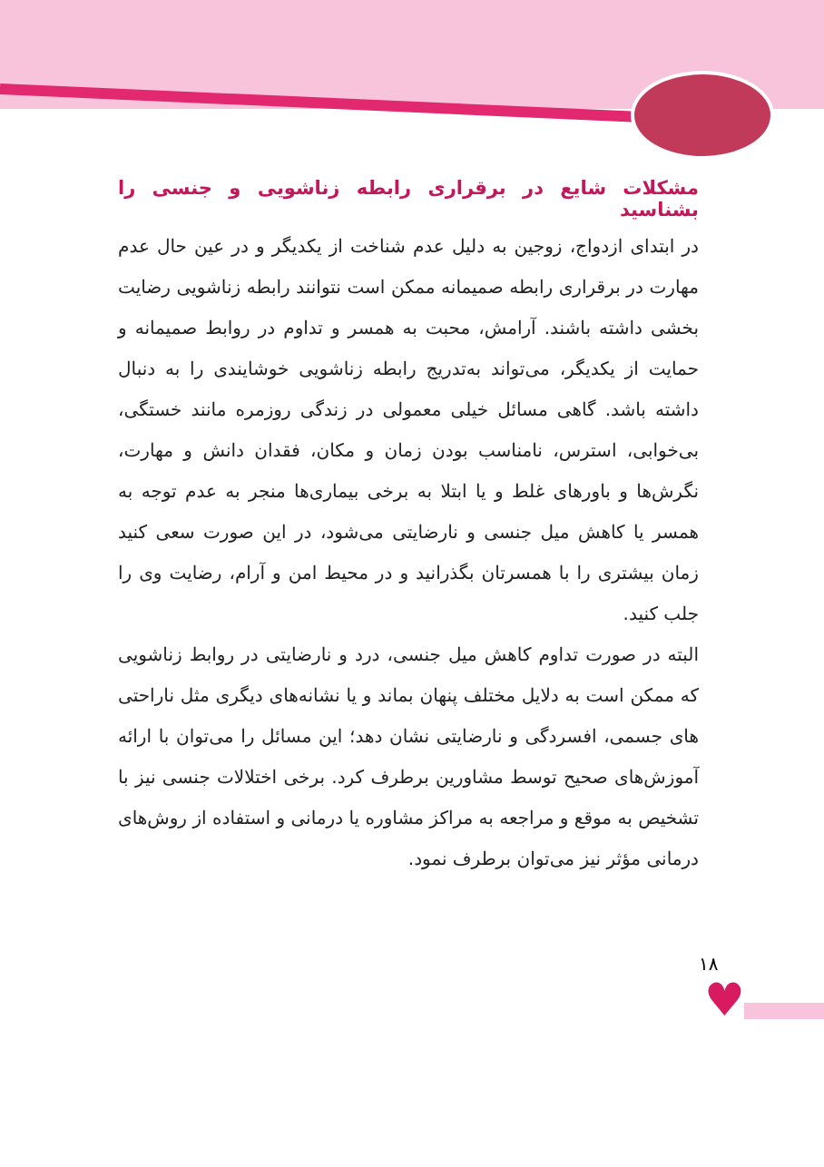مشکلات شایع در برقراری رابطه زناشویی و جنسی را بشناسید
در ابتدای ازدواج، زوجین به دلیل عدم شناخت از یکدیگر و در عین حال عدم مهارت در برقراری رابطه صمیمانه ممکن است نتوانند رابطه زناشویی رضایت بخشی داشته باشند. آرامش، محبت به همسر و تداوم در روابط صمیمانه و حمایت از یکدیگر، می‌تواند به‌تدریج رابطه زناشویی خوشایندی را به دنبال داشته باشد. گاهی مسائل خیلی معمولی در زندگی روزمره مانند خستگی، بی‌خوابی، استرس، نامناسب بودن زمان و مکان، فقدان دانش و مهارت، نگرش‌ها و باورهای غلط و یا ابتلا به برخی بیماری‌ها منجر به عدم توجه به همسر یا کاهش میل جنسی و نارضایتی می‌شود، در این صورت سعی کنید زمان بیشتری را با همسرتان بگذرانید و در محیط امن و آرام، رضایت وی را جلب کنید.
البته در صورت تداوم کاهش میل جنسی، درد و نارضایتی در روابط زناشویی که ممکن است به دلایل مختلف پنهان بماند و یا نشانه‌های دیگری مثل ناراحتی های جسمی، افسردگی و نارضایتی نشان دهد؛ این مسائل را می‌توان با ارائه آموزش‌های صحیح توسط مشاورین برطرف کرد. برخی اختلالات جنسی نیز با تشخیص به موقع و مراجعه به مراکز مشاوره یا درمانی و استفاده از روش‌های درمانی مؤثر نیز می‌توان برطرف نمود.
۱۸
♥